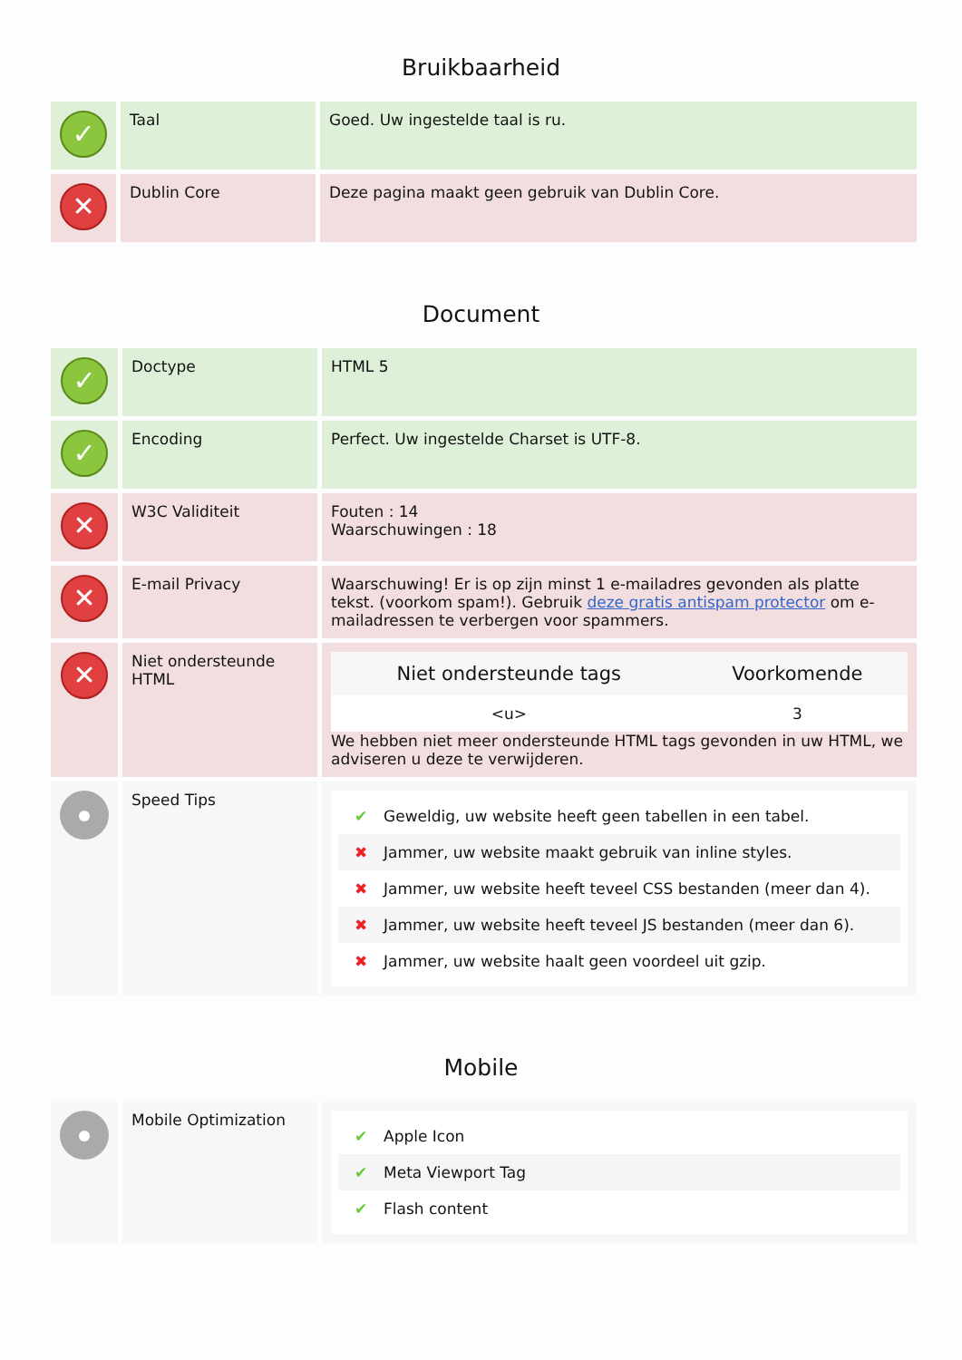Bruikbaarheid
| ✓ | Taal | Goed. Uw ingestelde taal is ru. |
| ✕ | Dublin Core | Deze pagina maakt geen gebruik van Dublin Core. |
Document
| ✓ | Doctype | HTML 5 |
| ✓ | Encoding | Perfect. Uw ingestelde Charset is UTF-8. |
| ✕ | W3C Validiteit | Fouten : 14 Waarschuwingen : 18 |
| ✕ | E-mail Privacy | Waarschuwing! Er is op zijn minst 1 e-mailadres gevonden als platte tekst. (voorkom spam!). Gebruik deze gratis antispam protector om e-mailadressen te verbergen voor spammers. |
| ✕ | Niet ondersteunde HTML | / Niet ondersteunde tags / Voorkomende / / --- / --- / / <u> / 3 / We hebben niet meer ondersteunde HTML tags gevonden in uw HTML, we adviseren u deze te verwijderen. |
| | Speed Tips | ✔ Geweldig, uw website heeft geen tabellen in een tabel. ✖ Jammer, uw website maakt gebruik van inline styles. ✖ Jammer, uw website heeft teveel CSS bestanden (meer dan 4). ✖ Jammer, uw website heeft teveel JS bestanden (meer dan 6). ✖ Jammer, uw website haalt geen voordeel uit gzip. |
Mobile
| | Mobile Optimization | ✔ Apple Icon ✔ Meta Viewport Tag ✔ Flash content |